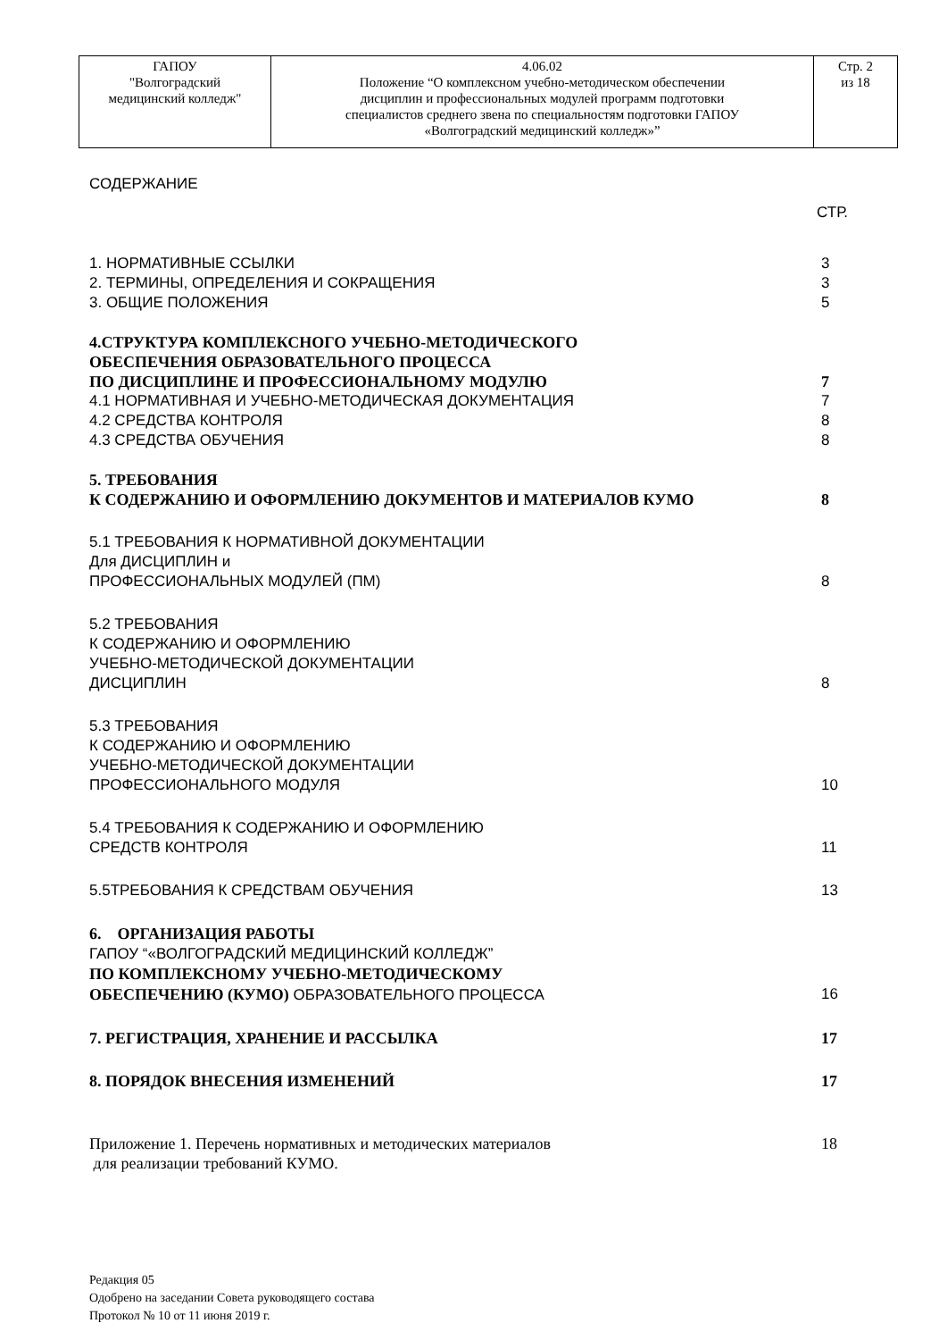| ГАПОУ "Волгоградский медицинский колледж" | 4.06.02 Положение “О комплексном учебно-методическом обеспечении дисциплин и профессиональных модулей программ подготовки специалистов среднего звена по специальностям подготовки ГАПОУ «Волгоградский медицинский колледж»” | Стр. 2 из 18 |
СОДЕРЖАНИЕ
СТР.
1. НОРМАТИВНЫЕ ССЫЛКИ 3
2. ТЕРМИНЫ, ОПРЕДЕЛЕНИЯ И СОКРАЩЕНИЯ 3
3. ОБЩИЕ ПОЛОЖЕНИЯ 5
4.СТРУКТУРА КОМПЛЕКСНОГО УЧЕБНО-МЕТОДИЧЕСКОГО
ОБЕСПЕЧЕНИЯ ОБРАЗОВАТЕЛЬНОГО ПРОЦЕССА
ПО ДИСЦИПЛИНЕ И ПРОФЕССИОНАЛЬНОМУ МОДУЛЮ 7
4.1 НОРМАТИВНАЯ И УЧЕБНО-МЕТОДИЧЕСКАЯ ДОКУМЕНТАЦИЯ 7
4.2 СРЕДСТВА КОНТРОЛЯ 8
4.3 СРЕДСТВА ОБУЧЕНИЯ 8
5. ТРЕБОВАНИЯ
К СОДЕРЖАНИЮ И ОФОРМЛЕНИЮ ДОКУМЕНТОВ И МАТЕРИАЛОВ КУМО 8
5.1 ТРЕБОВАНИЯ К НОРМАТИВНОЙ ДОКУМЕНТАЦИИ
Для ДИСЦИПЛИН и
ПРОФЕССИОНАЛЬНЫХ МОДУЛЕЙ (ПМ) 8
5.2 ТРЕБОВАНИЯ
К СОДЕРЖАНИЮ И ОФОРМЛЕНИЮ
УЧЕБНО-МЕТОДИЧЕСКОЙ ДОКУМЕНТАЦИИ
ДИСЦИПЛИН 8
5.3 ТРЕБОВАНИЯ
К СОДЕРЖАНИЮ И ОФОРМЛЕНИЮ
УЧЕБНО-МЕТОДИЧЕСКОЙ ДОКУМЕНТАЦИИ
ПРОФЕССИОНАЛЬНОГО МОДУЛЯ 10
5.4 ТРЕБОВАНИЯ К СОДЕРЖАНИЮ И ОФОРМЛЕНИЮ
СРЕДСТВ КОНТРОЛЯ 11
5.5ТРЕБОВАНИЯ К СРЕДСТВАМ ОБУЧЕНИЯ 13
6. ОРГАНИЗАЦИЯ РАБОТЫ
ГАПОУ “«ВОЛГОГРАДСКИЙ МЕДИЦИНСКИЙ КОЛЛЕДЖ”
ПО КОМПЛЕКСНОМУ УЧЕБНО-МЕТОДИЧЕСКОМУ
ОБЕСПЕЧЕНИЮ (КУМО) ОБРАЗОВАТЕЛЬНОГО ПРОЦЕССА 16
7. РЕГИСТРАЦИЯ, ХРАНЕНИЕ И РАССЫЛКА 17
8. ПОРЯДОК ВНЕСЕНИЯ ИЗМЕНЕНИЙ 17
Приложение 1. Перечень нормативных и методических материалов
для реализации требований КУМО. 18
Редакция 05
Одобрено на заседании Совета руководящего состава
Протокол № 10 от 11 июня 2019 г.